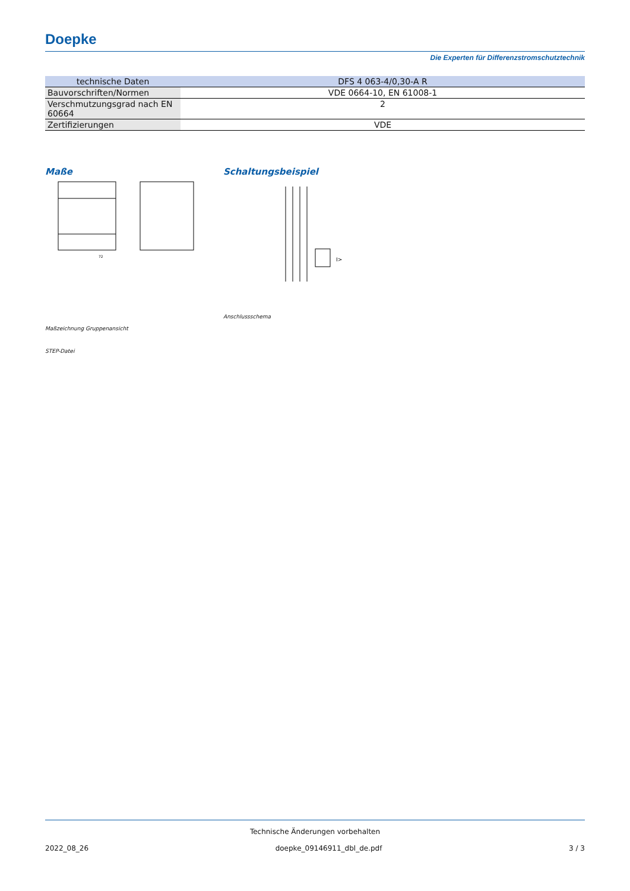Doepke
Die Experten für Differenzstromschutztechnik
| technische Daten | DFS 4 063-4/0,30-A R |
| --- | --- |
| Bauvorschriften/Normen | VDE 0664-10, EN 61008-1 |
| Verschmutzungsgrad nach EN 60664 | 2 |
| Zertifizierungen | VDE |
Maße
72
Maßzeichnung Gruppenansicht
STEP-Datei
Schaltungsbeispiel
I>
Anschlussschema
Technische Änderungen vorbehalten
2022_08_26 doepke_09146911_dbl_de.pdf 3 / 3